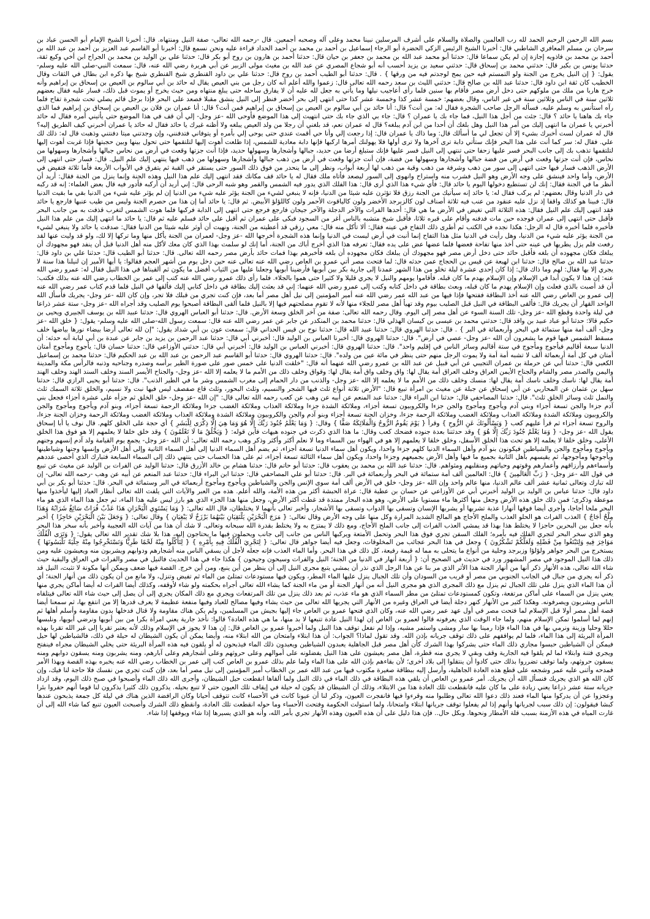بسم الله الرحمن الرحيم الحمد لله رب العالمين والصلاة والسلام على أشرف المرسلين نبينا محمد وعلى آله وصحبه أجمعين. قال -رحمه الله تعالى- صفة النيل ومنتهاه. قال: أخبرنا الشيخ الإمام أبو الحسن عباد بن سرحان بن مسلم المعافري الشاطبي قال: أخبرنا الشيخ الرئيس الزكي الحضرة أبو الرجاء إسماعيل بن أحمد بن محمد بن أحمد الحداد قراءة عليه ونحن نسمع قال: أخبرنا أبو القاسم عبد العزيز بن أحمد بن عبد الله بن أحمد بن محمد بن فاذويه إجازة إن لم يكن سماعا قال: حدثنا أبو محمد عبد الله بن محمد بن جعفر بن حيان قال: حدثنا أحمد بن هارون بن روح أبو بكر قال: حدثنا علي بن الوليد بن محمد بن الجراح ابن أخي وكيع ثقة، حدثنا يونس بن بكير قال: حدثني محمد بن إسحاق قال: حدثني سعيد بن يزيد أحسب أنه أبو شجاع المصري عن عبد الله بن مغيث مولى الزبير عن أبي هريرة رضي الله عنه، قال: سمعت النبي-صلى الله عليه وسلم- يقول: { إن النيل يخرج من الجنة ولو التمستم فيه حين يمج لوجدتم فيه من ورقها } . قال: حدثنا أبو الطيب أحمد بن روح قال: حدثنا علي بن داود القنطري شيخ القنطري شيخ بها ذكره ابن بطال في الثقات وقال الخطيب كان ثقة ابن داود قال: حدثنا عبد الله بن صالح قال: حدثني الليث بن سعد رحمه الله تعالى قال: زعموا والله أعلم أنه كان رجل من بني العيص يقال له حائد بن أبي سالوم بن العيص بن إسحاق بن إبراهيم وأنه خرج هاربا من ملك من ملوكهم حتى دخل أرض مصر فأقام بها سنين فلما رأى أعاجيب نيلها وما يأتي به جعل لله عليه أن لا يفارق ساحله حتى يبلغ منتهاه ومن حيث يخرج أو يموت قبل ذلك، فسار عليه فقال بعضهم ثلاثين سنة في الناس وثلاثين سنة في غير الناس، وقال بعضهم: خمسة عشر كذا وخمسة عشر كذا حتى انتهى إلى بحر أخضر فنظر إلى النيل ينشق مقبلا فصعد على البحر فإذا برجل قائم يصلي تحت شجرة تفاح فلما رآه استأنس به وسلم عليه. فسأله الرجل صاحب الشجرة فقال له: من أنت؟ قال: أنا حائد بن أبي سالوم بن العيص بن إسحاق بن إبراهيم فمن أنت؟ قال: أنا عمران بن فلان بن العيص بن إسحاق بن إبراهيم فما الذي جاء بك هاهنا يا حائد ؟ قال: جئت من أجل هذا النيل، فما جاء بك يا عمران ؟ قال: جاء بي الذي جاء بك حتى انتهيت إلى هذا الموضع فأوحى الله -عز وجل- إلي أن قف في هذا الموضع حتى يأتيني أمره فقال له حائد أخبرني يا عمران ما انتهى إليك من أمر هذا النيل وهل بلغك أن أحدا من ابن آدم يبلغه؟ قال له عمران نعم، قد بلغني أن رجلا من ولد العيص يبلغه ولا أظنه غيرك يا حائد فقال له حائد يا عمران أخبرني كيف الطريق إليه؟ قال له عمران لست أخبرك بشيء إلا أن تجعل لي ما أسألك قال: وما ذاك يا عمران قال: إذا رجعت إلي وأنا حي أقمت عندي حتى يوحى إلي بأمره أو يتوفاني فتدفنني، وإن وجدتني ميتا دفنتني وذهبت قال له: ذلك لك علي. فقال له: سر كما أنت على هذا البحر فإنك ستأتي دابة ترى آخرها ولا ترى أولها فلا يهولنك أمرها اركبها فإنها دابة معادية للشمس، إذا طلعت أهوت إليها لتلتقمها حتى تحول بينها وبين حجبتها فإذا غربت أهوت إليها لتلتقمها تذهب بك إلى جانب البحر فسر عليها زحفا حتى تنتهي إلى النيل فسر عليها فإنك ستبلغ أرضا من حديد، جبالها وأشجارها وسهولها حديد، فإذا أنت جزتها وقعت في أرض من نحاس جبالها وأشجارها وسهولها من نحاس، فإن أنت جزتها وقعت في أرض من فضة جبالها وأشجارها وسهولها من فضة، فإن أنت جزتها وقعت في أرض من ذهب جبالها وأشجارها وسهولها من ذهب فيها ينتهي إليك علم النيل. قال: فسار حتى انتهى إلى الأرض الذهب فسار فيها حتى انتهى إلى سور من ذهب وشرفة من ذهب وقبة من ذهب لها أربعة أبواب، ونظر إلى ما ينحدر من فوق ذلك السور حتى يستقر في القبة ثم يتفرق في الأبواب الأربعة فأما ثلاثة فتفيض في الأرض، وأما واحد فينشق على وجه الأرض وهو النيل فشرب منه واستراح وانهوى إلى السور ليصعد فأتاه ملك فقال له يا حائد قف مكانك فقد انتهى إليك علم هذا النيل وهذه الجنة وإنما ينزل من الجنة فقال: أريد أن أنظر ما في الجنة فقال: إنك لن تستطيع دخولها اليوم يا حائد قال: فأي شيء هذا الذي أرى قال: هذا الفلك الذي يدور فيه الشمس والقمر وهو شبه الرحى قال: إني أريد أن أركبه فأدور فيه قال بعض العلماء: إنه قد ركبه في دار الدنيا وقال بعضهم: لم يركب فقال له: يا حائد إنه سيأتيك من الجنة رزق فلا تؤثرن عليه شيئا من الدنيا، فإنه لا ينبغي لشيء من الجنة يؤثر عليه شيء من الدنيا إن لم يؤثر عليه شيء من الدنيا بقي ما بقيت الدنيا قال: فبينا هو كذلك واقفا إذ نزل عليه عنقود من عنب فيه ثلاثة أصناف لون كالزبرجد الأخضر ولون كالياقوت الأحمر ولون كاللؤلؤ الأبيض. ثم قال: يا حائد أما إن هذا من حصرم الجنة وليس من طيب عنبها فارجع يا حائد فقد انتهى إليك علم النيل فقال: هذه الثلاثة التي تغيض في الأرض ما هي قال: أحدها الفرات والآخر الدجلة والآخر جيجان فارجع فرجع حتى انتهى إلى الدابة فركبها فلما هوت الشمس لتغرب قذفت به من جانب البحر فأقبل حتى انتهى إلى عمران فوجده حين مات فدفنه وأقام على قبره ثلاثا، فأقبل شيخ متشبه بالناس أغر من السجود فبكى على عمران ثم أقبل على حائد فسلم عليه ثم قال: يا حائد ما انتهى إليك من علم هذا النيل فأخبره فلما أخبره قال له الرجل: هكذا نجده في الكتب ثم أطرى ذلك التفاح في عينه فقال: ألا تأكل منه قال: معي رزقي قد أعطيته من الجنة، ونهيت أن أوثر عليه شيئا من الدنيا فقال: صدقت يا حائد ولا ينبغي لشيء من الجنة يؤثر عليه شيء من الدنيا، وهل رأيت في الدنيا مثل هذا التفاح إنما أنبت في أرض ليست في الدنيا وإنما هذه الشجرة أخرجها الله -عز وجل- لعمران من الجنة يأكل منها وما تركها إلا لك، ولو قد وليت عنها لقد رفعت فلم يزل يطريها في عينه حتى أخذ منها تفاحة فعضها فلما عضها عض على يده فقال: تعرفه هذا الذي أخرج أباك من الجنة، أما إنك لو سلمت بهذا الذي كان معك لأكل منه أهل الدنيا قبل أن ينفد فهو مجهودك أن يبلغك فكان مجهوده أن بلغه فأقبل حائد حتى دخل أرض مصر فهو مجهودك أن يبلغك فكان مجهوده أن بلغه فأخبرهم بهذا فمات حائد بأرض مصر رحمه الله تعالى. قال: حدثنا أبو الطيب قال: حدثنا علي بن داود قال: حدثنا عبد الله بن صالح قال: حدثنا ابن لهيعة عن قيس بن الحجاج عمن حدثه قال: لما فتحت مصر أتي عمرو بن العاص رضي الله عنه تعالى عنه حين دخل يوم من أشهر العجم فقالوا: يا أيها الأمير إن لنيلنا هذا سنة لا يجري إلا بها فقال: لهم وما ذاك قال: إذا كان إحدى عشرة ليلة تخلو من هذا الشهر عمدنا إلى جارية بكر بين أبويها فأرضينا أبويها وجعلنا عليها من الثياب أفضل ما يكون ثم ألقيناها في هذا النيل فقال له: عمرو رضي الله عنه: إن هذا لا يكون أبدا في الإسلام وإن الإسلام يهدم ما كان قبله. فأقاموا يومهم والنيل لا يجري قليلا ولا كثيرا حتى هموا بالجلاء. فلما رأى ذلك عمرو رضي الله عنه كتب إلى عمر بن الخطاب رضي الله عنه بذلك فكتب: أن قد أصبت بالذي فعلت وإن الإسلام يهدم ما كان قبله، وبعث بطاقة في داخل كتابه وكتب إلى عمرو رضي الله عنهما: إني قد بعثت إليك بطاقة في داخل كتابي إليك فألقها في النيل فلما قدم كتاب عمر رضي الله عنه إلى عمرو بن العاص رضي الله عنه أخذ البطاقة ففتحها فإذا فيها من عبد الله عمر رضي الله عنه أمير المؤمنين إلى نيل أهل مصر أما بعد، فإن كنت تجري من قبلك فلا تجر، وإن كان الله -عز وجل- يجريك فأسأل الله الواحد القهار أن يجريك قال: فألقى البطاقة في النيل قبل الصليب بيوم وقد تهيأ أهل مصر للجلاء منها لأنه لا تقوم مصلحتهم فيها إلا بالنيل فلما ألقى البطاقة أصبحوا يوم الصليب وقد أجراه الله -عز وجل- ستة عشر ذراعا في ليلة واحدة وقطع الله -عز وجل- تلك السنة السوء عن أهل مصر إلى اليوم. وقال رحمه الله تعالى: صفة من آخر الخلق وسعة الأرض. قال: حدثنا أبو العباس الهروي قال: حدثنا عبيد الله بن يوسف الجبيري ويحيى بن حكيم قالا: حدثنا أبو عباد عبيد بن واقد قال: حدثني محمد بن عيسى بن كيسان الهذلي قال: حدثنا محمد بن المنكدر عن جابر عن عمر رضي الله عنه قال: سمعت رسول الله-صلى الله عليه وسلم- يقول: { خلق الله -عز وجل- ألف أمة منها ستمائة في البحر وأربعمائة في البر } . قال: حدثنا الهروي قال: حدثنا عبيد الله قال: حدثنا نوح بن قيس الحداني قال: سمعت عون بن أبي شداد يقول: "إن لله تعالى أرضا بيضاء نورها بياضها خلف مسقط الشمس فيها قوم ما يشعرون أن الله -عز وجل- عصي في أرض". قال: حدثنا الهروي قال: أخبرنا العباس بن الوليد قال: أخبرني أبي قال: حدثنا عبد الرحمن بن يزيد بن جابر عن عبدة بن أبي لبابة أنه حدثه: أن الدنيا سبعة أقاليم فيأجوج ومأجوج في ستة أقاليم وسائر الناس في إقليم واحد". قال: حدثنا الهروي قال: أخبرني العباس بن الوليد قال: أخبرني أبي قال: حدثني الأوزاعي قال: حدثنا حسان قال: يأجوج ومأجوج أمتان أمتان في كل أمة أربعمائة ألف لا تشبه أمة أمة ولا يموت الرجل منهم حتى ينظر في مائة عين من ولده". قال: حدثنا الهروي قال: حدثنا أبو القاسم عبد الرحمن بن عبد الله بن عبد الحكيم قال: حدثنا محمد بن إسماعيل الكعبي قال: حدثنا أبي عن حرملة بن عمران التجيبي عن أبي قبيل عن عبد الله بن عمرو رضي الله عنهما أنه قال: "خلقت الدنيا على خمس صور على صورة الطير برأسه وصدره وجناحيه وذنبه فالرأس مكة والمدينة واليمن والصدر مصر والشام والجناح الأيمن العراق وخلف العراق أمة يقال لها: واق وخلف واق أمة يقال لها: وقواق وخلف ذلك من الأمم ما لا يعلمه إلا الله -عز وجل- والجناح الأيسر السند وخلف السند الهند وخلف الهند أمة يقال لها: ناسك وخلف ناسك أمة يقال لها: منسك وخلف ذلك من الأمم ما لا يعلمه إلا الله -عز وجل- والذنب من دار الحمام إلى مغرب الشمس وشر ما في الطير الذنب". قال: حدثنا أبو يحيى الرازي قال: حدثنا سهل بن عثمان عن المحاربي عن أبي إسحاق عن جبلة عن مغيث بن امرأة تبيع قال: "الأرض ثلاثة أنواع ثلث فيها الشجر والنسيم، وثلث البحور، وثلث قاع صفصف ليس فيها نبت ولا نسيم، والخلق ثلاثة السمك ثلث والنمل ثلث وسائر الخلق ثلث". قال: حدثنا المصاحفي قال: حدثنا ابن البراء قال: حدثنا عبد المنعم عن أبيه عن وهب عن كعب رحمه الله تعالى قال: "إن الله -عز وجل- خلق الخلق ثم جزأه على عشرة أجزاء فجعل بني آدم جزءا والجن تسعة أجزاء وبني آدم ويأجوج ومأجوج والجن جزءا والكروبيون تسعة أجزاء، وملائكة الشدة جزءا وملائكة العذاب وملائكة الغضب جزءا وملائكة الرحمة تسعة أجزاء، وبنو آدم ويأجوج ومأجوج والجن والكروبيون وملائكة الشدة وملائكة العذاب وملائكة الغضب وملائكة الرحمة جزءا، وخزان الجنة تسعة أجزاء وبنو آدم والجن والكروبيون وملائكة الشدة وملائكة العذاب وملائكة الغضب وملائكة الرحمة وخزان الجنة جزءا، والروح تسعة أجزاء ثم قرأ عليهم كعب { وَيَسْأَلُونَكَ عَنِ الرُّوحِ } وقرأ { يَوْمَ يَقُومُ الرُّوحُ وَالْمَلَائِكَةُ صَفًّا } وقال: { وَمَا يَعْلَمُ جُنُودَ رَبِّكَ إِلَّا هُوَ وَمَا هِيَ إِلَّا ذِكْرَى لِلْبَشَرِ } أي حجة على الخلق كلهم. قال نوف يا أبا إسحاق يقول الله -عز وجل- { وَمَا يَعْلَمُ جُنُودَ رَبِّكَ إِلَّا هُوَ } وقد حدثتنا بعدة جنوده فضحك كعب وقال: ما هذا الذي ذكرت في جنوده هيهات فأين قوله: { وَيَخْلُقُ مَا لَا تَعْلَمُونَ } وقد خلق خلقا لا يعلمهم إلا هو فوق هذا الخلق الأعلى، وخلق خلقا لا يعلمه إلا هو تحت هذا الخلق الأسفل، وخلق خلقا لا يعلمهم إلا هو في الهواء بين السماء وما لا نعلم أكثر وأكثر وذكر وهب رحمه الله تعالى: أن الله -عز وجل- يجمع يوم القيامة ولد آدم إنسهم وجنهم ويأجوج ومأجوج والجن والشياطين فيكونون بنو آدم وأهل السماء الدنيا كلهم جزءا واحدا، ويكون أهل سماء الدنيا تسعة أجزاء، ثم يضم أهل السماء الدنيا إلى أهل السماء الثانية وإلى أهل الأرض وإنسها وجنها وشياطينها ويأجوجها ومأجوجها، ثم يقيسهم بأهل الثانية بجميع ما فيها وأهل الأرض بجميعهم وجزءا واحدا، ويكون أهل سماء الثالثة تسعة أجزاء، ثم على هذا الحساب حتى ينتهي ذلك إلى السماء السابعة فتبارك الذي أحصى عددهم وأسماءهم وأرزاقهم وأعمارهم وقوتهم وحياتهم ومنقلبهم ومثواهم. قال: حدثنا عبد الله بن محمد بن يعقوب قال: حدثنا أبو حاتم قال: حدثنا هشام بن خالد الأزرق قال: حدثنا الوليد عن الفرات بن الوليد عن مغيث عن تبيع في قول الله -عز وجل- { رَبِّ الْعَالَمِينَ } قال: العالمين ألف أمة ستمائة في البحر وأربعمائة في البر. قال: حدثنا أبو علي المصاحفي قال: حدثنا ابن البراء قال: حدثنا عبد المنعم عن أبيه عن وهب -رحمه الله تعالى- إن لله تبارك وتعالى ثمانية عشر ألف عالم الدنيا، منها عالم واحد وإن الله -عز وجل- خلق في الأرض ألف أمة سوى الإنس والجن والشياطين ويأجوج ومأجوج أربعمائة في البر وستمائة في البحر. قال: حدثنا أبو بكر بن أبي داود قال: حدثنا عباس بن الوليد بن الوليد أخبرني أبي عن الأوزاعي عن حسان بن عطية قال: عراة الحبشة أكثر من هذه الأمة، والله أعلم. هذه من العبر والآيات التي يلفت الله تعالى أنظار العباد إليها ليأخذوا منها موعظة وذكرى؛ فمن ذلك خلق هذه الأرض وجعل منها أكثرها ماء مستويا على الأرض، وهو هذه البحار ممتدة قد غطت أكثر الأرض، وجعل منها هذا الجزء الذي هو بارز ليس عليه هذا الماء، ثم جعل هذا الماء الذي هو ماء البحر ملحا أجاجا، وأجرى أيضا فوقها أنهارا عذبة تشربها أو يشربها الإنسان وتسقى بها الدواب وتسقى بها الأشجار، وأخبر تعالى بأنهما لا يختلطان، قال الله تعالى: { وَمَا يَسْتَوِي الْبَحْرَانِ هَذَا عَذْبٌ فُرَاتٌ سَائِغٌ شَرَابُهُ وَهَذَا مِلْحٌ أُجَاجٌ } العذب الفرات هو الحلو العذب والملح الأجاج هو المالح الشديد المرارة وكل منها على وجه الأرض وقال تعالى: { مَرَجَ الْبَحْرَيْنِ يَلْتَقِيَانِ بَيْنَهُمَا بَرْزَخٌ لَا يَبْغِيَانِ } وقال تعالى: { وَجَعَلَ بَيْنَ الْبَحْرَيْنِ حَاجِزًا } أخبر بأنه جعل بين البحرين حاجزا لا يختلط هذا بهذا قد يمشي العذب الفرات إلى جانب الملح الأجاج، ومع ذلك لا يمتزج به ولا يختلط بقدرة الله سبحانه وتعالى. لا شك أن هذا من آيات الله العجيبة وأخبر بأنه سخر هذا البحر وهو الذي سخر البحر لتجري الفلك فيه بأمره؛ الفلك السفن تجري فوق هذا البحر وتحمل الأمتعة ويركبها الناس من جانب إلى جانب ويحملون فيها ما يحتاجون إليه، هذا بلا شك تقدير الله تعالى يقول: { وَتَرَى الْفُلْكَ مَوَاخِرَ فِيهِ وَلِتَبْتَغُوا مِنْ فَضْلِهِ وَلَعَلَّكُمْ تَشْكُرُونَ } وجعل في هذا البحر عجائب من المخلوقات، وجعل فيه أيضا جواهر قال تعالى: { لِتَجْرِيَ الْفُلْكُ فِيهِ بِأَمْرِهِ } { لِتَأْكُلُوا مِنْهُ لَحْمًا طَرِيًّا وَتَسْتَخْرِجُوا مِنْهُ حِلْيَةً تَلْبَسُونَهَا } يستخرج من البحر جواهر ولؤلؤا وزبرجد وحلية من أنواع ما يتحلى به مما له قيمة رفيعة، كل ذلك في هذا البحر. وأما الماء العذب فإنه جعله لأجل أن يسقي الناس منه أشجارهم ودوابهم ويشربون منه ويعيشون عليه ومن ذلك هذا النيل الموجود في مصر المشهور ورد في حديث في الصحيح أن: { أربعة أنهار في الدنيا من الجنة؛ النيل والفرات وسيحون وجيحون } هكذا جاء في هذا الحديث فالنيل في مصر والفرات في العراق والبقية حيث شاء الله تعالى، هذه الأنهار ذكر أنها من أنهار الجنة هذا الأثر الذي مر بنا عن هذا الرجل الذي نذر أن يمشي يتبع مجرى النيل إلى أن ينظر من أين ينبع، ومن أين خرج. القصة فيها ضعف ويمكن أنها مكونة لا تثبت، النيل قد ذكر أنه يجري من جبال في الجانب الجنوبي من مصر أو قريب من السودان وأن تلك الجبال ينزل عليها الماء المطر، ويكون فيها مستودعات تمتلئ من الماء ثم تفيض وتنزل، ولا مانع من أن يكون ذلك من أنهار الجنة؛ أي أن هذا الماء الذي ينزل على تلك الجبال ثم ينزل مع ذلك المجرى الذي هو مجرى النيل أنه من أنهار الجنة أو من ماء الجنة كما يشاء الله تعالى أجراه بحكمته ولو شاء لأوقفه، وكذلك أيضا الفرات له أيضا أماكن يجري منها يعني ينزل من السماء على أماكن مرتفعة، وتكون كمستودعات تمتلئ من مطر السماء الذي هو ماء عذب، ثم بعد ذلك ينزل من تلك المرتفعات ويجري مع ذلك المكان يجري إلى أن يصل إلى حيث شاء الله تعالى فيتلقاه الناس ويشربون ويصرفونه. وهكذا كثير من الأنهار كنهر دجلة أيضا في العراق وغيره من الأنهار التي يجريها الله تعالى من حيث يشاء وفيها مصالح للعباد وفيها منفعة عظيمة لا يعرف قدرها إلا من انتفع بها، ثم سمعنا أيضا قصة أهل مصر أولا قبل الإسلام لما فتحت مصر في أول عهد عمر رضي الله عنه، وكان الذي فتحها عمرو بن العاص جاء إليها بجيش من المسلمين، ولم يكن هناك مقاومة ولا قتال فدخلها بدون مقاومة وأسلم أهلها ثم إنهم لما أسلموا تمكن الإسلام منهم، ولما جاء الوقت الذي يعرفونه قالوا لعمرو بن العاص إن لهذا النيل عادة تتبعها لا بد منها، ما هي هذه العادة؟ قالوا: نأخذ جارية يعني امرأة بكرا من بين أبويها ونرضي أبويها، ونلبسها حللا وحليا وزينة ونرمي بها في هذا الماء فإذا رمينا بها سار ومشى واستمر مشيه، وإذا لم نفعل توقف هذا النيل ولما أخبروا عمرو بن العاص قال: إن هذا لا يجوز في الإسلام وذلك لأنه يعتبر تقربا إلى غير الله تقربا بهذه المرأة البريئة إلى هذا الماء، فلما لم يوافقهم على ذلك توقف جريانه بإذن الله. وقد تقول لماذا؟ الجواب: أن هذا ابتلاء وامتحان من الله ابتلاء منه، وأيضا يمكن أن يكون الشيطان له حيلة في ذلك، فالشياطين لها حيل فيمكن أن الشياطين حبسوا مجاري ذلك الماء حتى يشركوا بهذا الشرك كأن أهل مصر قبل الجاهلية يعبدون الشياطين ويعبدون ذلك الماء فيذبحون له أو يلقون فيه هذه المرأة البريئة حتى يخلي الشيطان مجراه فينفتح ويجري فتنة وابتلاء لما لم يلقوا فيه الجارية وقف وبقي لا يجري منه قطرة، أهل مصر يعيشون على هذا النيل يفضلونه على أموالهم وعلى حروثهم وعلى أشجارهم وعلى آبارهم، ومنه يشربون ومنه يسقون دوابهم ومنه يسقون حروثهم، ولما توقف تضرروا بذلك حتى كادوا أن ينتقلوا إلى بلاد أخرى؛ لأن بقاءهم بإذن الله على هذا الماء ولما علم بذلك عمرو بن العاص كتب إلى عمر بن الخطاب رضي الله عنه يخبره بهذه القصة وبهذا الأمر فمدحه وأثنى عليه عمر وشجعه على قطع هذه العادة الجاهلية، وأرسل إليه ببطاقة صغيرة مكتوب فيها من عبد الله عمر بن الخطاب أمير المؤمنين إلى نيل مصر أما بعد، فإن كنت تجري من نفسك فلا حاجة لنا فيك، وإن كان الله هو الذي يجريك فنسأل الله أن يجريك. أمر عمرو بن العاص أن يلقي هذه البطاقة في ذلك الماء في ذلك النيل ولما ألقاها انقطعت حيل الشيطان، وأجرى الله ذلك الماء وأصبحوا في صبح ذلك اليوم، وقد ازداد جريانه ستة عشر ذراعا يعني زيادة على ما كان عليه فانقطعت تلك العادة هذا من الابتلاء، وذلك أن الشيطان قد يكون له حيلة في إيقاف تلك العيون حتى لا تنبع بحيله. يذكرون ذلك كثيرا يذكرون لنا قوما أنهم حفروا بئرا وعجزوا عن أن يدركوا منها الماء فعند ذلك دعوا الله تعالى وطلبوا منه وقرءوا فيها فانفجرت العيون، وذكر لنا أن عيونا كانت في الأحساء كانت تتوقف أحيانا وكان الرافضة الذين هناك في ليلة كل جمعة يذبحون عندها كبشا فيقولون: إن ذلك سبب لجريانها وأنهم إذا لم يفعلوا توقف جريانها ابتلاء وامتحانا، ولما استولت الحكومة وفتحت الأحساء وما حوله انقطعت تلك العادة، وانقطع ذلك الشرك وأصبحت العيون تنبع كما شاء الله إلى أن غارت المياه في هذه الأزمنة بسبب قلة الأمطار ونحوها. وبكل حال.. فإن هذا دليل على أن هذه العيون وهذه الأنهار تجري بأمر الله، وأنه هو الذي يسيرها إذا شاء ويوقفها إذا شاء.